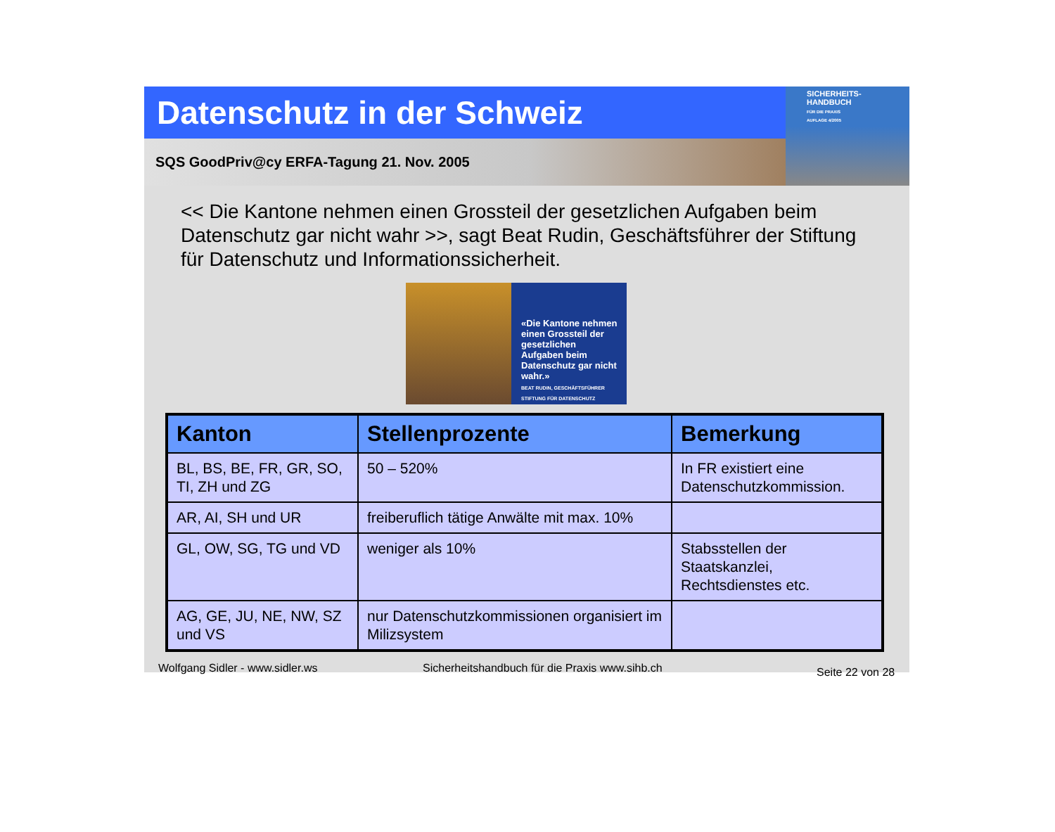Datenschutz in der Schweiz
SQS GoodPriv@cy ERFA-Tagung 21. Nov. 2005
SICHERHEITS-
HANDBUCH
FÜR DIE PRAXIS
AUFLAGE 4/2005
<< Die Kantone nehmen einen Grossteil der gesetzlichen Aufgaben beim Datenschutz gar nicht wahr >>, sagt Beat Rudin, Geschäftsführer der Stiftung für Datenschutz und Informationssicherheit.
«Die Kantone nehmen einen Grossteil der gesetzlichen Aufgaben beim Datenschutz gar nicht wahr.»
BEAT RUDIN, GESCHÄFTSFÜHRER STIFTUNG FÜR DATENSCHUTZ
| Kanton | Stellenprozente | Bemerkung |
| --- | --- | --- |
| BL, BS, BE, FR, GR, SO, TI, ZH und ZG | 50 – 520% | In FR existiert eine Datenschutzkommission. |
| AR, AI, SH und UR | freiberuflich tätige Anwälte mit max. 10% | |
| GL, OW, SG, TG und VD | weniger als 10% | Stabsstellen der Staatskanzlei, Rechtsdienstes etc. |
| AG, GE, JU, NE, NW, SZ und VS | nur Datenschutzkommissionen organisiert im Milizsystem | |
Wolfgang Sidler - www.sidler.ws Sicherheitshandbuch für die Praxis www.sihb.ch Seite 22 von 28